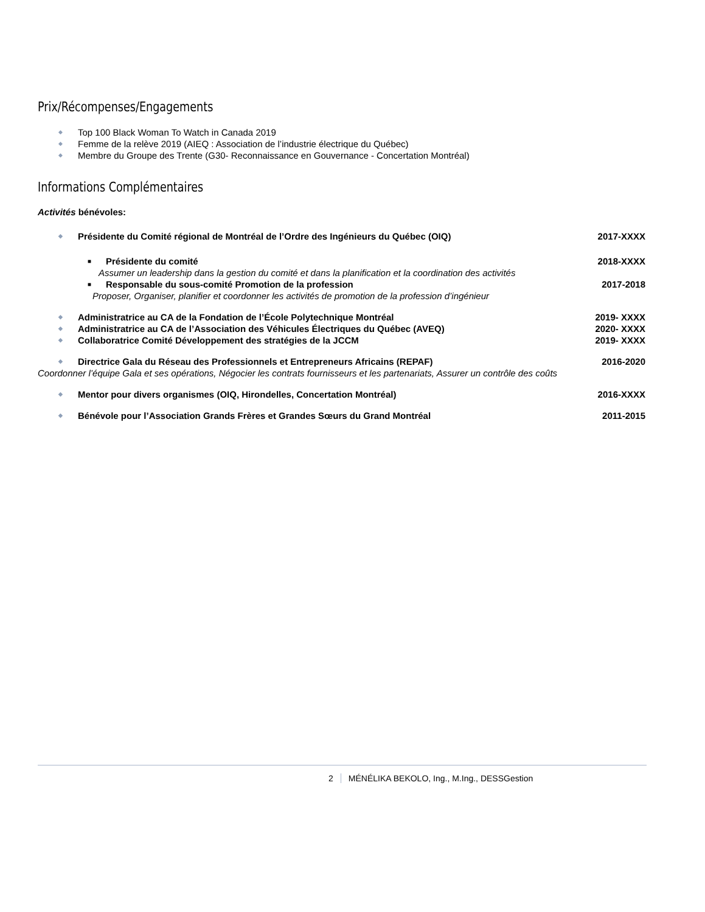Prix/Récompenses/Engagements
◆ Top 100 Black Woman To Watch in Canada 2019
◆ Femme de la relève 2019 (AIEQ : Association de l’industrie électrique du Québec)
◆ Membre du Groupe des Trente (G30- Reconnaissance en Gouvernance - Concertation Montréal)
Informations Complémentaires
Activités bénévoles:
◆ Présidente du Comité régional de Montréal de l’Ordre des Ingénieurs du Québec (OIQ) 2017-XXXX
■ Présidente du comité 2018-XXXX
Assumer un leadership dans la gestion du comité et dans la planification et la coordination des activités
■ Responsable du sous-comité Promotion de la profession 2017-2018
Proposer, Organiser, planifier et coordonner les activités de promotion de la profession d’ingénieur
◆ Administratrice au CA de la Fondation de l’École Polytechnique Montréal 2019- XXXX
◆ Administratrice au CA de l’Association des Véhicules Électriques du Québec (AVEQ) 2020- XXXX
◆ Collaboratrice Comité Développement des stratégies de la JCCM 2019- XXXX
◆ Directrice Gala du Réseau des Professionnels et Entrepreneurs Africains (REPAF) 2016-2020
Coordonner l’équipe Gala et ses opérations, Négocier les contrats fournisseurs et les partenariats, Assurer un contrôle des coûts
◆ Mentor pour divers organismes (OIQ, Hirondelles, Concertation Montréal) 2016-XXXX
◆ Bénévole pour l’Association Grands Frères et Grandes Sœurs du Grand Montréal 2011-2015
2 MÉNÉLIKA BEKOLO, Ing., M.Ing., DESSGestion